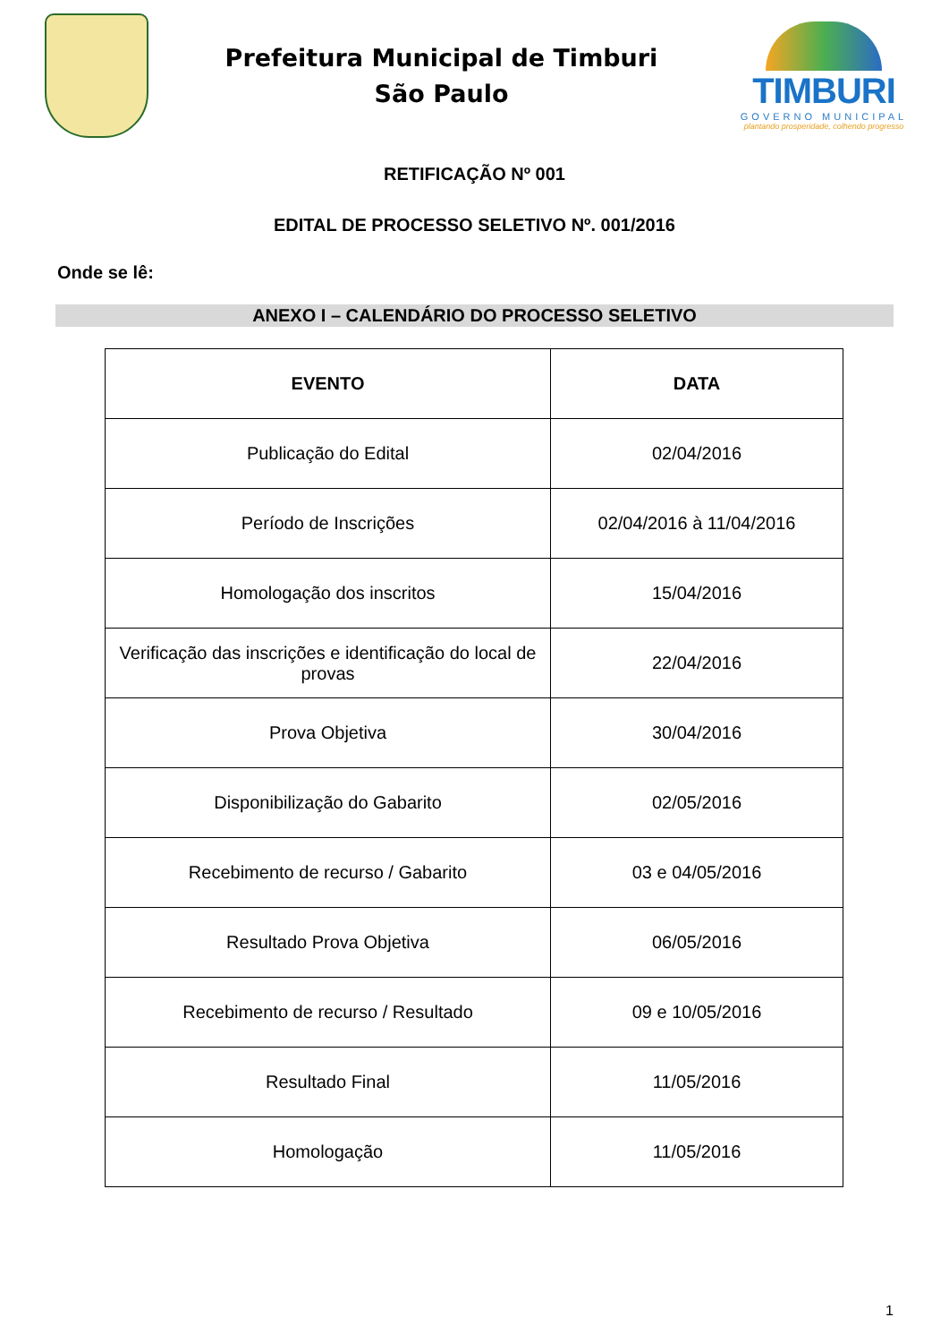Prefeitura Municipal de Timburi
São Paulo
TIMBURI
GOVERNO MUNICIPAL
plantando prosperidade, colhendo progresso
RETIFICAÇÃO Nº 001
EDITAL DE PROCESSO SELETIVO Nº. 001/2016
Onde se lê:
ANEXO I – CALENDÁRIO DO PROCESSO SELETIVO
| EVENTO | DATA |
| --- | --- |
| Publicação do Edital | 02/04/2016 |
| Período de Inscrições | 02/04/2016 à 11/04/2016 |
| Homologação dos inscritos | 15/04/2016 |
| Verificação das inscrições e identificação do local de provas | 22/04/2016 |
| Prova Objetiva | 30/04/2016 |
| Disponibilização do Gabarito | 02/05/2016 |
| Recebimento de recurso / Gabarito | 03 e 04/05/2016 |
| Resultado Prova Objetiva | 06/05/2016 |
| Recebimento de recurso / Resultado | 09 e 10/05/2016 |
| Resultado Final | 11/05/2016 |
| Homologação | 11/05/2016 |
1